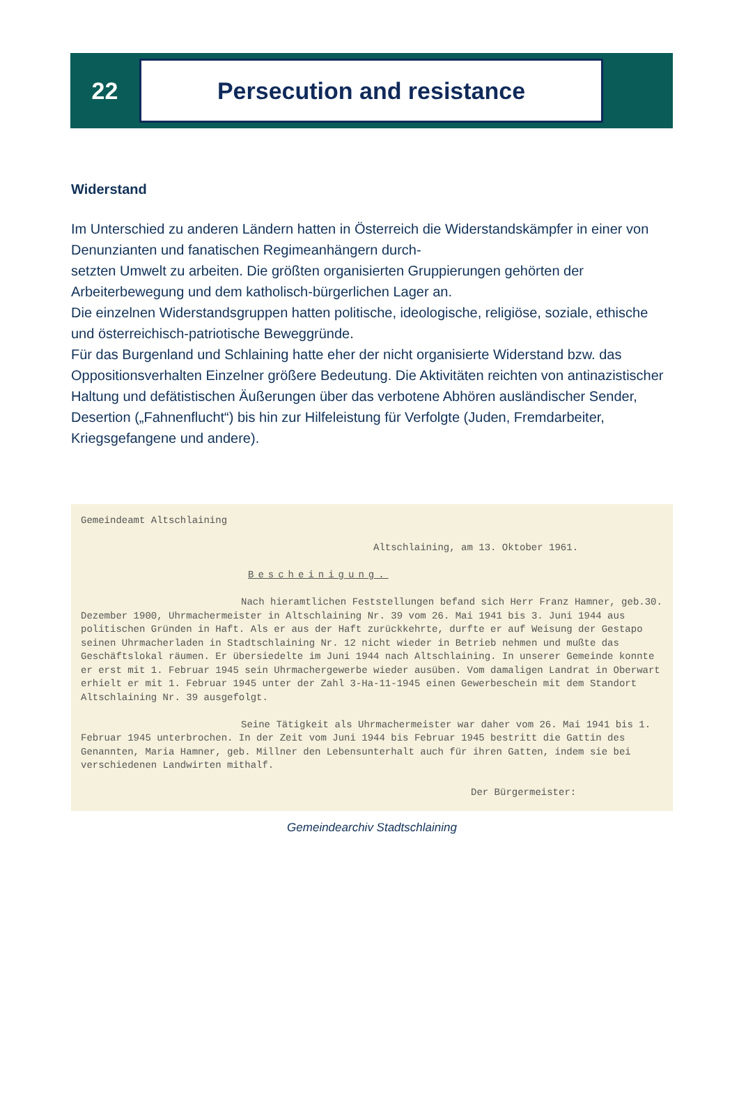22
Persecution and resistance
Widerstand
Im Unterschied zu anderen Ländern hatten in Österreich die Widerstandskämpfer in einer von Denunzianten und fanatischen Regimeanhängern durch-
setzten Umwelt zu arbeiten. Die größten organisierten Gruppierungen gehörten der Arbeiterbewegung und dem katholisch-bürgerlichen Lager an.
Die einzelnen Widerstandsgruppen hatten politische, ideologische, religiöse, soziale, ethische und österreichisch-patriotische Beweggründe.
Für das Burgenland und Schlaining hatte eher der nicht organisierte Widerstand bzw. das Oppositionsverhalten Einzelner größere Bedeutung. Die Aktivitäten reichten von antinazistischer Haltung und defätistischen Äußerungen über das verbotene Abhören ausländischer Sender, Desertion („Fahnenflucht“) bis hin zur Hilfeleistung für Verfolgte (Juden, Fremdarbeiter, Kriegsgefangene und andere).
Gemeindeamt Altschlaining
Altschlaining, am 13. Oktober 1961.
Bescheinigung.
Nach hieramtlichen Feststellungen befand sich Herr Franz Hamner, geb.30. Dezember 1900, Uhrmachermeister in Altschlaining Nr. 39 vom 26. Mai 1941 bis 3. Juni 1944 aus politischen Gründen in Haft. Als er aus der Haft zurückkehrte, durfte er auf Weisung der Gestapo seinen Uhrmacherladen in Stadtschlaining Nr. 12 nicht wieder in Betrieb nehmen und mußte das Geschäftslokal räumen. Er übersiedelte im Juni 1944 nach Altschlaining. In unserer Gemeinde konnte er erst mit 1. Februar 1945 sein Uhrmachergewerbe wieder ausüben. Vom damaligen Landrat in Oberwart erhielt er mit 1. Februar 1945 unter der Zahl 3-Ha-11-1945 einen Gewerbeschein mit dem Standort Altschlaining Nr. 39 ausgefolgt.
Seine Tätigkeit als Uhrmachermeister war daher vom 26. Mai 1941 bis 1. Februar 1945 unterbrochen. In der Zeit vom Juni 1944 bis Februar 1945 bestritt die Gattin des Genannten, Maria Hamner, geb. Millner den Lebensunterhalt auch für ihren Gatten, indem sie bei verschiedenen Landwirten mithalf.
Der Bürgermeister:
Gemeindearchiv Stadtschlaining